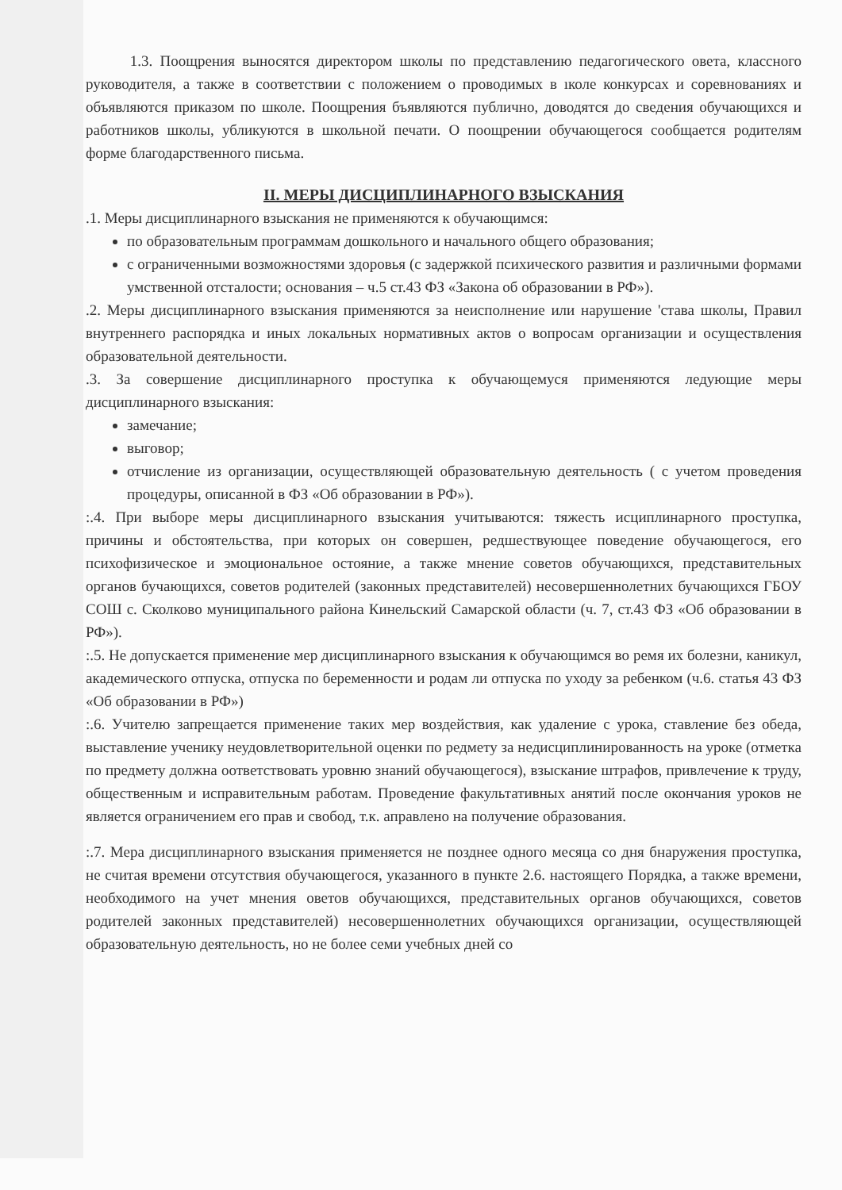1.3. Поощрения выносятся директором школы по представлению педагогического овета, классного руководителя, а также в соответствии с положением о проводимых в ıколе конкурсах и соревнованиях и объявляются приказом по школе. Поощрения бъявляются публично, доводятся до сведения обучающихся и работников школы, убликуются в школьной печати. О поощрении обучающегося сообщается родителям форме благодарственного письма.
II. МЕРЫ ДИСЦИПЛИНАРНОГО ВЗЫСКАНИЯ
.1. Меры дисциплинарного взыскания не применяются к обучающимся:
по образовательным программам дошкольного и начального общего образования;
с ограниченными возможностями здоровья (с задержкой психического развития и различными формами умственной отсталости; основания – ч.5 ст.43 ФЗ «Закона об образовании в РФ»).
.2. Меры дисциплинарного взыскания применяются за неисполнение или нарушение 'става школы, Правил внутреннего распорядка и иных локальных нормативных актов о вопросам организации и осуществления образовательной деятельности.
.3. За совершение дисциплинарного проступка к обучающемуся применяются ледующие меры дисциплинарного взыскания:
замечание;
выговор;
отчисление из организации, осуществляющей образовательную деятельность ( с учетом проведения процедуры, описанной в ФЗ «Об образовании в РФ»).
:.4. При выборе меры дисциплинарного взыскания учитываются: тяжесть исциплинарного проступка, причины и обстоятельства, при которых он совершен, редшествующее поведение обучающегося, его психофизическое и эмоциональное остояние, а также мнение советов обучающихся, представительных органов бучающихся, советов родителей (законных представителей) несовершеннолетних бучающихся ГБОУ СОШ с. Сколково муниципального района Кинельский Самарской области (ч. 7, ст.43 ФЗ «Об образовании в РФ»).
:.5. Не допускается применение мер дисциплинарного взыскания к обучающимся во ремя их болезни, каникул, академического отпуска, отпуска по беременности и родам ли отпуска по уходу за ребенком (ч.6. статья 43 ФЗ «Об образовании в РФ»)
:.6. Учителю запрещается применение таких мер воздействия, как удаление с урока, ставление без обеда, выставление ученику неудовлетворительной оценки по редмету за недисциплинированность на уроке (отметка по предмету должна оответствовать уровню знаний обучающегося), взыскание штрафов, привлечение к труду, общественным и исправительным работам. Проведение факультативных анятий после окончания уроков не является ограничением его прав и свобод, т.к. аправлено на получение образования.
:.7. Мера дисциплинарного взыскания применяется не позднее одного месяца со дня бнаружения проступка, не считая времени отсутствия обучающегося, указанного в пункте 2.6. настоящего Порядка, а также времени, необходимого на учет мнения оветов обучающихся, представительных органов обучающихся, советов родителей законных представителей) несовершеннолетних обучающихся организации, осуществляющей образовательную деятельность, но не более семи учебных дней со